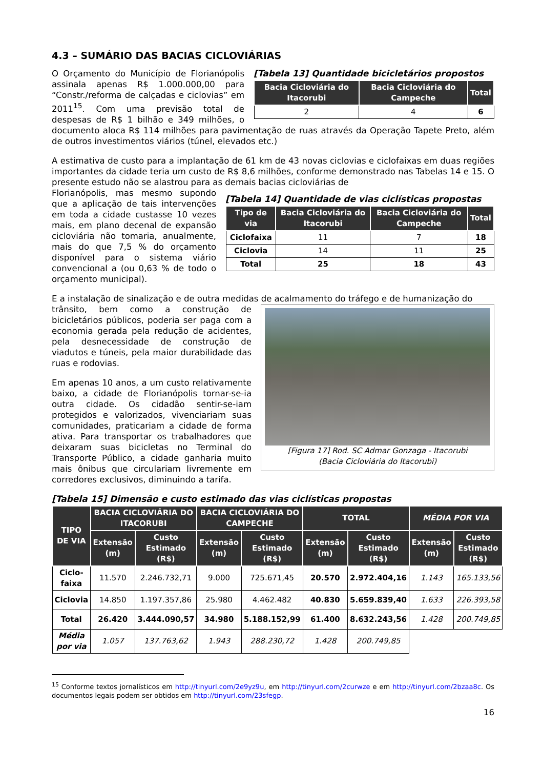4.3 – SUMÁRIO DAS BACIAS CICLOVIÁRIAS
[Tabela 13] Quantidade bicicletários propostos
| Bacia Cicloviária do Itacorubi | Bacia Cicloviária do Campeche | Total |
| --- | --- | --- |
| 2 | 4 | 6 |
O Orçamento do Município de Florianópolis assinala apenas R$ 1.000.000,00 para “Constr./reforma de calçadas e ciclovias” em 2011<sup>15</sup>. Com uma previsão total de despesas de R$ 1 bilhão e 349 milhões, o documento aloca R$ 114 milhões para pavimentação de ruas através da Operação Tapete Preto, além de outros investimentos viários (túnel, elevados etc.)
A estimativa de custo para a implantação de 61 km de 43 novas ciclovias e ciclofaixas em duas regiões importantes da cidade teria um custo de R$ 8,6 milhões, conforme demonstrado nas Tabelas 14 e 15. O presente estudo não se alastrou para as demais bacias cicloviárias de
[Tabela 14] Quantidade de vias ciclísticas propostas
| Tipo de via | Bacia Cicloviária do Itacorubi | Bacia Cicloviária do Campeche | Total |
| --- | --- | --- | --- |
| Ciclofaixa | 11 | 7 | 18 |
| Ciclovia | 14 | 11 | 25 |
| Total | 25 | 18 | 43 |
Florianópolis, mas mesmo supondo que a aplicação de tais intervenções em toda a cidade custasse 10 vezes mais, em plano decenal de expansão cicloviária não tomaria, anualmente, mais do que 7,5 % do orçamento disponível para o sistema viário convencional a (ou 0,63 % de todo o orçamento municipal).
E a instalação de sinalização e de outra medidas de acalmamento do tráfego e de humanização do
[Figura 17] Rod. SC Admar Gonzaga - Itacorubi
(Bacia Cicloviária do Itacorubi)
trânsito, bem como a construção de bicicletários públicos, poderia ser paga com a economia gerada pela redução de acidentes, pela desnecessidade de construção de viadutos e túneis, pela maior durabilidade das ruas e rodovias.
Em apenas 10 anos, a um custo relativamente baixo, a cidade de Florianópolis tornar-se-ia outra cidade. Os cidadão sentir-se-iam protegidos e valorizados, vivenciariam suas comunidades, praticariam a cidade de forma ativa. Para transportar os trabalhadores que deixaram suas bicicletas no Terminal do Transporte Público, a cidade ganharia muito mais ônibus que circulariam livremente em corredores exclusivos, diminuindo a tarifa.
[Tabela 15] Dimensão e custo estimado das vias ciclísticas propostas
| TIPO DE VIA | BACIA CICLOVIÁRIA DO ITACORUBI | | BACIA CICLOVIÁRIA DO CAMPECHE | | TOTAL | | MÉDIA POR VIA | |
| --- | --- | --- | --- | --- | --- | --- | --- | --- |
| | Extensão (m) | Custo Estimado (R$) | Extensão (m) | Custo Estimado (R$) | Extensão (m) | Custo Estimado (R$) | Extensão (m) | Custo Estimado (R$) |
| Ciclo-faixa | 11.570 | 2.246.732,71 | 9.000 | 725.671,45 | 20.570 | 2.972.404,16 | 1.143 | 165.133,56 |
| Ciclovia | 14.850 | 1.197.357,86 | 25.980 | 4.462.482 | 40.830 | 5.659.839,40 | 1.633 | 226.393,58 |
| Total | 26.420 | 3.444.090,57 | 34.980 | 5.188.152,99 | 61.400 | 8.632.243,56 | 1.428 | 200.749,85 |
| Média por via | 1.057 | 137.763,62 | 1.943 | 288.230,72 | 1.428 | 200.749,85 | | |
<sup>15</sup> Conforme textos jornalísticos em http://tinyurl.com/2e9yz9u, em http://tinyurl.com/2curwze e em http://tinyurl.com/2bzaa8c. Os documentos legais podem ser obtidos em http://tinyurl.com/23sfegp.
16